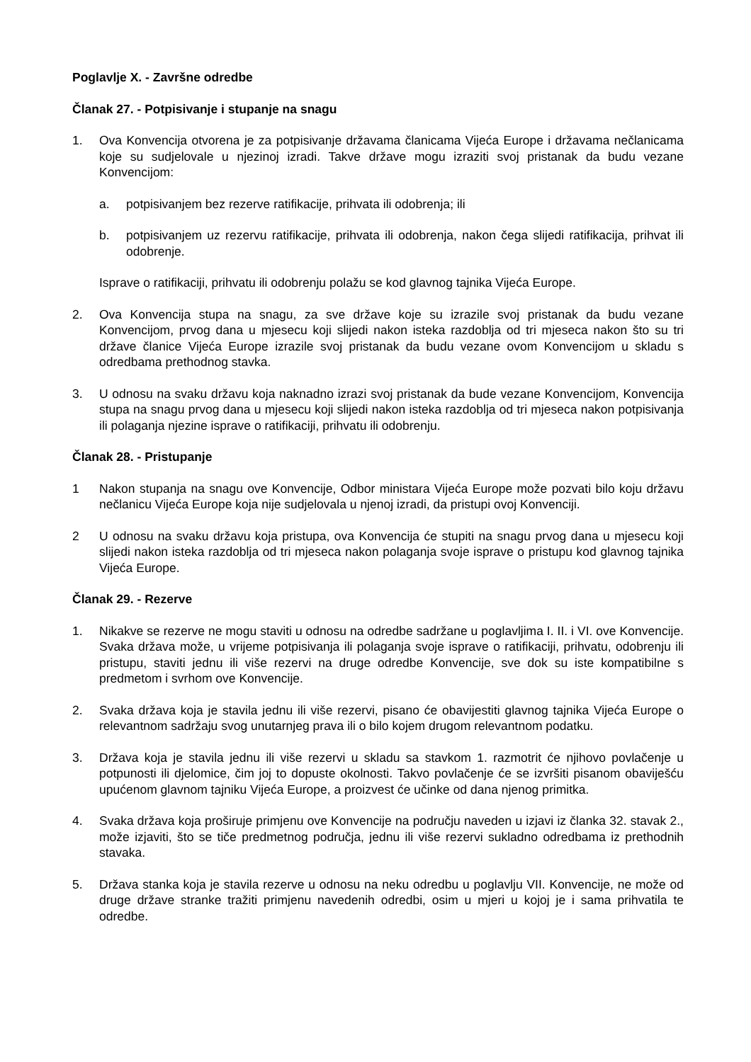Poglavlje X. - Završne odredbe
Članak 27. - Potpisivanje i stupanje na snagu
1. Ova Konvencija otvorena je za potpisivanje državama članicama Vijeća Europe i državama nečlanicama koje su sudjelovale u njezinoj izradi. Takve države mogu izraziti svoj pristanak da budu vezane Konvencijom:
a. potpisivanjem bez rezerve ratifikacije, prihvata ili odobrenja; ili
b. potpisivanjem uz rezervu ratifikacije, prihvata ili odobrenja, nakon čega slijedi ratifikacija, prihvat ili odobrenje.
Isprave o ratifikaciji, prihvatu ili odobrenju polažu se kod glavnog tajnika Vijeća Europe.
2. Ova Konvencija stupa na snagu, za sve države koje su izrazile svoj pristanak da budu vezane Konvencijom, prvog dana u mjesecu koji slijedi nakon isteka razdoblja od tri mjeseca nakon što su tri države članice Vijeća Europe izrazile svoj pristanak da budu vezane ovom Konvencijom u skladu s odredbama prethodnog stavka.
3. U odnosu na svaku državu koja naknadno izrazi svoj pristanak da bude vezane Konvencijom, Konvencija stupa na snagu prvog dana u mjesecu koji slijedi nakon isteka razdoblja od tri mjeseca nakon potpisivanja ili polaganja njezine isprave o ratifikaciji, prihvatu ili odobrenju.
Članak 28. - Pristupanje
1 Nakon stupanja na snagu ove Konvencije, Odbor ministara Vijeća Europe može pozvati bilo koju državu nečlanicu Vijeća Europe koja nije sudjelovala u njenoj izradi, da pristupi ovoj Konvenciji.
2 U odnosu na svaku državu koja pristupa, ova Konvencija će stupiti na snagu prvog dana u mjesecu koji slijedi nakon isteka razdoblja od tri mjeseca nakon polaganja svoje isprave o pristupu kod glavnog tajnika Vijeća Europe.
Članak 29. - Rezerve
1. Nikakve se rezerve ne mogu staviti u odnosu na odredbe sadržane u poglavljima I. II. i VI. ove Konvencije. Svaka država može, u vrijeme potpisivanja ili polaganja svoje isprave o ratifikaciji, prihvatu, odobrenju ili pristupu, staviti jednu ili više rezervi na druge odredbe Konvencije, sve dok su iste kompatibilne s predmetom i svrhom ove Konvencije.
2. Svaka država koja je stavila jednu ili više rezervi, pisano će obavijestiti glavnog tajnika Vijeća Europe o relevantnom sadržaju svog unutarnjeg prava ili o bilo kojem drugom relevantnom podatku.
3. Država koja je stavila jednu ili više rezervi u skladu sa stavkom 1. razmotrit će njihovo povlačenje u potpunosti ili djelomice, čim joj to dopuste okolnosti. Takvo povlačenje će se izvršiti pisanom obaviješću upućenom glavnom tajniku Vijeća Europe, a proizvest će učinke od dana njenog primitka.
4. Svaka država koja proširuje primjenu ove Konvencije na području naveden u izjavi iz članka 32. stavak 2., može izjaviti, što se tiče predmetnog područja, jednu ili više rezervi sukladno odredbama iz prethodnih stavaka.
5. Država stanka koja je stavila rezerve u odnosu na neku odredbu u poglavlju VII. Konvencije, ne može od druge države stranke tražiti primjenu navedenih odredbi, osim u mjeri u kojoj je i sama prihvatila te odredbe.